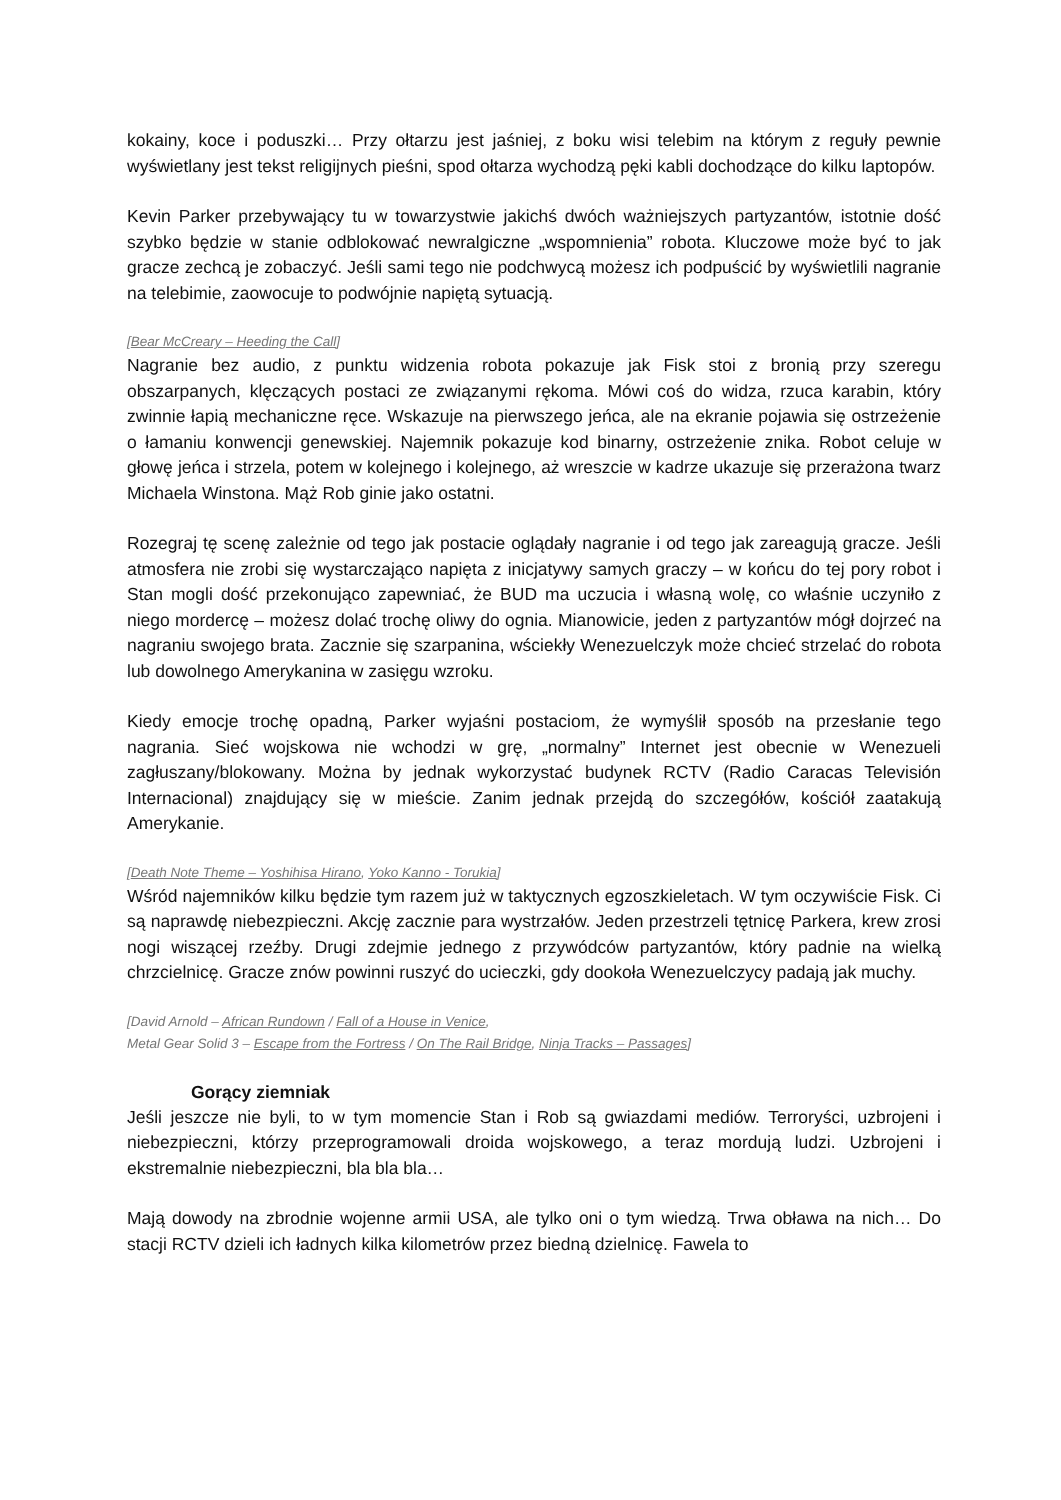kokainy, koce i poduszki… Przy ołtarzu jest jaśniej, z boku wisi telebim na którym z reguły pewnie wyświetlany jest tekst religijnych pieśni, spod ołtarza wychodzą pęki kabli dochodzące do kilku laptopów.
Kevin Parker przebywający tu w towarzystwie jakichś dwóch ważniejszych partyzantów, istotnie dość szybko będzie w stanie odblokować newralgiczne „wspomnienia” robota. Kluczowe może być to jak gracze zechcą je zobaczyć. Jeśli sami tego nie podchwycą możesz ich podpuścić by wyświetlili nagranie na telebimie, zaowocuje to podwójnie napiętą sytuacją.
[Bear McCreary – Heeding the Call]
Nagranie bez audio, z punktu widzenia robota pokazuje jak Fisk stoi z bronią przy szeregu obszarpanych, klęczących postaci ze związanymi rękoma. Mówi coś do widza, rzuca karabin, który zwinnie łapią mechaniczne ręce. Wskazuje na pierwszego jeńca, ale na ekranie pojawia się ostrzeżenie o łamaniu konwencji genewskiej. Najemnik pokazuje kod binarny, ostrzeżenie znika. Robot celuje w głowę jeńca i strzela, potem w kolejnego i kolejnego, aż wreszcie w kadrze ukazuje się przerażona twarz Michaela Winstona. Mąż Rob ginie jako ostatni.
Rozegraj tę scenę zależnie od tego jak postacie oglądały nagranie i od tego jak zareagują gracze. Jeśli atmosfera nie zrobi się wystarczająco napięta z inicjatywy samych graczy – w końcu do tej pory robot i Stan mogli dość przekonująco zapewniać, że BUD ma uczucia i własną wolę, co właśnie uczyniło z niego mordercę – możesz dolać trochę oliwy do ognia. Mianowicie, jeden z partyzantów mógł dojrzeć na nagraniu swojego brata. Zacznie się szarpanina, wściekły Wenezuelczyk może chcieć strzelać do robota lub dowolnego Amerykanina w zasięgu wzroku.
Kiedy emocje trochę opadną, Parker wyjaśni postaciom, że wymyślił sposób na przesłanie tego nagrania. Sieć wojskowa nie wchodzi w grę, „normalny” Internet jest obecnie w Wenezueli zagłuszany/blokowany. Można by jednak wykorzystać budynek RCTV (Radio Caracas Televisión Internacional) znajdujący się w mieście. Zanim jednak przejdą do szczegółów, kościół zaatakują Amerykanie.
[Death Note Theme – Yoshihisa Hirano, Yoko Kanno - Torukia]
Wśród najemników kilku będzie tym razem już w taktycznych egzoszkieletach. W tym oczywiście Fisk. Ci są naprawdę niebezpieczni. Akcję zacznie para wystrzałów. Jeden przestrzeli tętnicę Parkera, krew zrosi nogi wiszącej rzeźby. Drugi zdejmie jednego z przywódców partyzantów, który padnie na wielką chrzcielnicę. Gracze znów powinni ruszyć do ucieczki, gdy dookoła Wenezuelczycy padają jak muchy.
[David Arnold – African Rundown / Fall of a House in Venice,
Metal Gear Solid 3 – Escape from the Fortress / On The Rail Bridge, Ninja Tracks – Passages]
Gorący ziemniak
Jeśli jeszcze nie byli, to w tym momencie Stan i Rob są gwiazdami mediów. Terroryści, uzbrojeni i niebezpieczni, którzy przeprogramowali droida wojskowego, a teraz mordują ludzi. Uzbrojeni i ekstremalnie niebezpieczni, bla bla bla…
Mają dowody na zbrodnie wojenne armii USA, ale tylko oni o tym wiedzą. Trwa obława na nich… Do stacji RCTV dzieli ich ładnych kilka kilometrów przez biedną dzielnicę. Fawela to